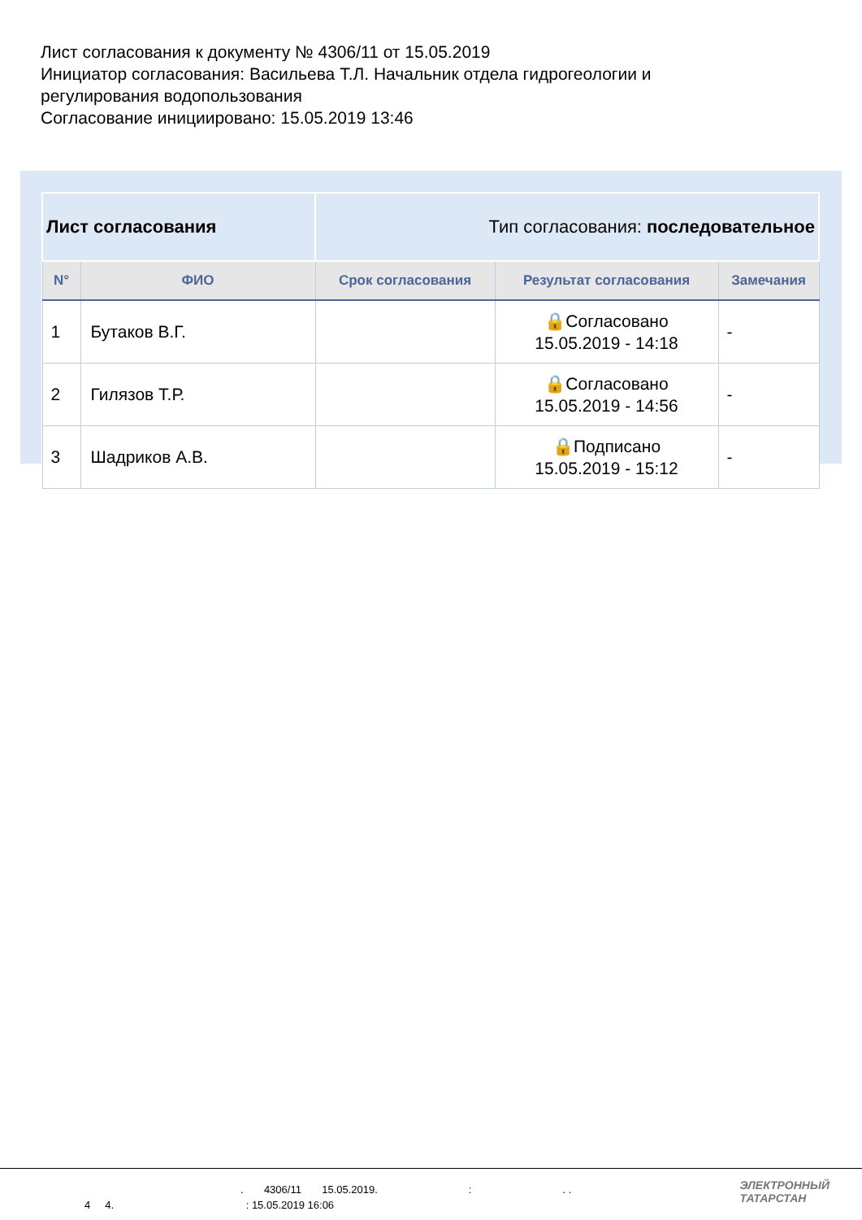Лист согласования к документу № 4306/11 от 15.05.2019
Инициатор согласования: Васильева Т.Л. Начальник отдела гидрогеологии и регулирования водопользования
Согласование инициировано: 15.05.2019 13:46
| Лист согласования | | Тип согласования: последовательное | | |
| N° | ФИО | Срок согласования | Результат согласования | Замечания |
| 1 | Бутаков В.Г. | | 🔒Согласовано 15.05.2019 - 14:18 | - |
| 2 | Гилязов Т.Р. | | 🔒Согласовано 15.05.2019 - 14:56 | - |
| 3 | Шадриков А.В. | | 🔒Подписано 15.05.2019 - 15:12 | - |
. 4306/11 15.05.2019. : . .
4 4. : 15.05.2019 16:06
ЭЛЕКТРОННЫЙ
ТАТАРСТАН